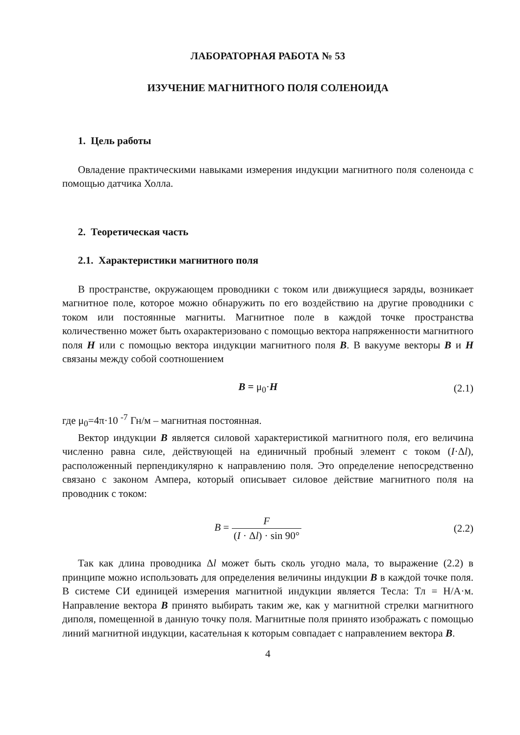ЛАБОРАТОРНАЯ РАБОТА № 53
ИЗУЧЕНИЕ МАГНИТНОГО ПОЛЯ СОЛЕНОИДА
1. Цель работы
Овладение практическими навыками измерения индукции магнитного поля соленоида с помощью датчика Холла.
2. Теоретическая часть
2.1. Характеристики магнитного поля
В пространстве, окружающем проводники с током или движущиеся заряды, возникает магнитное поле, которое можно обнаружить по его воздействию на другие проводники с током или постоянные магниты. Магнитное поле в каждой точке пространства количественно может быть охарактеризовано с помощью вектора напряженности магнитного поля H или с помощью вектора индукции магнитного поля B. В вакууме векторы B и H связаны между собой соотношением
B = μ<sub>0</sub>·H (2.1)
где μ<sub>0</sub>=4π·10 <sup>-7</sup> Гн/м – магнитная постоянная.
Вектор индукции B является силовой характеристикой магнитного поля, его величина численно равна силе, действующей на единичный пробный элемент с током (I·Δl), расположенный перпендикулярно к направлению поля. Это определение непосредственно связано с законом Ампера, который описывает силовое действие магнитного поля на проводник с током:
B = F (I · Δl) · sin 90° (2.2)
Так как длина проводника Δl может быть сколь угодно мала, то выражение (2.2) в принципе можно использовать для определения величины индукции B в каждой точке поля. В системе СИ единицей измерения магнитной индукции является Тесла: Тл = Н/А·м. Направление вектора B принято выбирать таким же, как у магнитной стрелки магнитного диполя, помещенной в данную точку поля. Магнитные поля принято изображать с помощью линий магнитной индукции, касательная к которым совпадает с направлением вектора B.
4